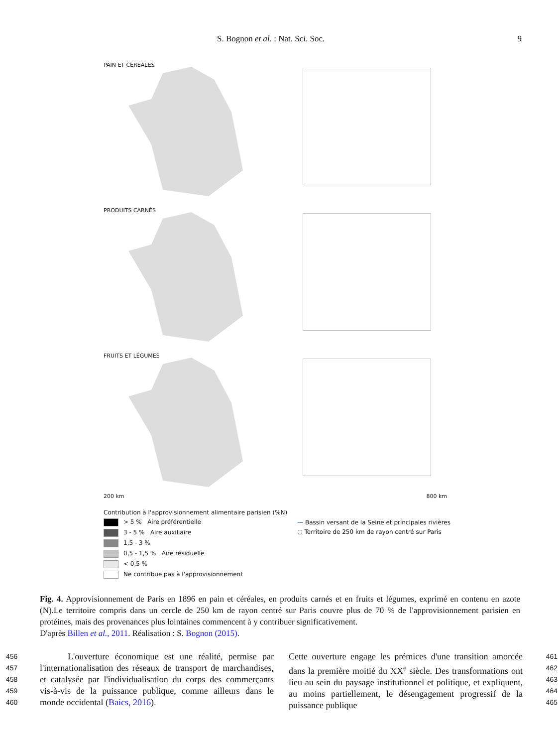S. Bognon et al. : Nat. Sci. Soc. 9
PAIN ET CÉRÉALES
PRODUITS CARNÉS
FRUITS ET LÉGUMES
200 km 800 km
Contribution à l'approvisionnement alimentaire parisien (%N)
> 5 % Aire préférentielle
3 - 5 % Aire auxiliaire
1,5 - 3 %
0,5 - 1,5 % Aire résiduelle
< 0,5 %
Ne contribue pas à l'approvisionnement
⁓ Bassin versant de la Seine et principales rivières
◌ Territoire de 250 km de rayon centré sur Paris
Fig. 4. Approvisionnement de Paris en 1896 en pain et céréales, en produits carnés et en fruits et légumes, exprimé en contenu en azote (N).Le territoire compris dans un cercle de 250 km de rayon centré sur Paris couvre plus de 70 % de l'approvisionnement parisien en protéines, mais des provenances plus lointaines commencent à y contribuer significativement.
D'après Billen et al., 2011. Réalisation : S. Bognon (2015).
456
457
458
459
460
L'ouverture économique est une réalité, permise par l'internationalisation des réseaux de transport de marchandises, et catalysée par l'individualisation du corps des commerçants vis-à-vis de la puissance publique, comme ailleurs dans le monde occidental (Baics, 2016).
Cette ouverture engage les prémices d'une transition amorcée dans la première moitié du XX<sup>e</sup> siècle. Des transformations ont lieu au sein du paysage institutionnel et politique, et expliquent, au moins partiellement, le désengagement progressif de la puissance publique
461
462
463
464
465